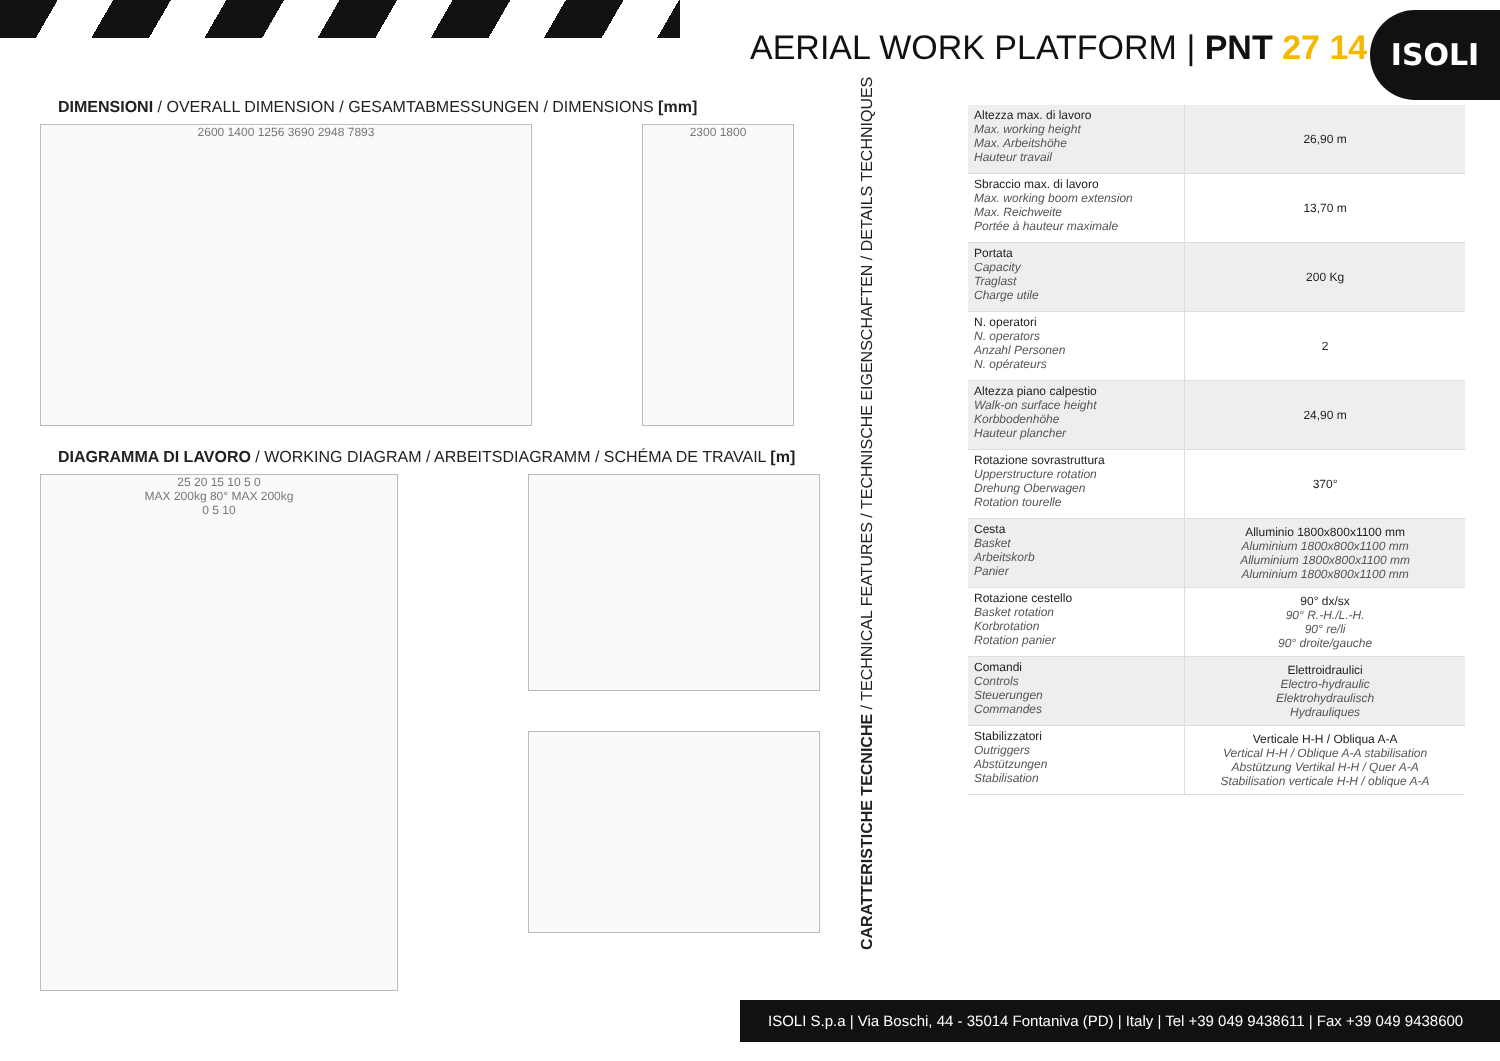AERIAL WORK PLATFORM | PNT 27 14
ISOLI
DIMENSIONI / OVERALL DIMENSION / GESAMTABMESSUNGEN / DIMENSIONS [mm]
2600 1400 1256 3690 2948 7893 2300 1800
DIAGRAMMA DI LAVORO / WORKING DIAGRAM / ARBEITSDIAGRAMM / SCHÉMA DE TRAVAIL [m]
25 20 15 10 5 0
MAX 200kg 80° MAX 200kg
0 5 10
CARATTERISTICHE TECNICHE / TECHNICAL FEATURES / TECHNISCHE EIGENSCHAFTEN / DETAILS TECHNIQUES
| Altezza max. di lavoro Max. working height Max. Arbeitshöhe Hauteur travail | 26,90 m |
| Sbraccio max. di lavoro Max. working boom extension Max. Reichweite Portée à hauteur maximale | 13,70 m |
| Portata Capacity Traglast Charge utile | 200 Kg |
| N. operatori N. operators Anzahl Personen N. opérateurs | 2 |
| Altezza piano calpestio Walk-on surface height Korbbodenhöhe Hauteur plancher | 24,90 m |
| Rotazione sovrastruttura Upperstructure rotation Drehung Oberwagen Rotation tourelle | 370° |
| Cesta Basket Arbeitskorb Panier | Alluminio 1800x800x1100 mm Aluminium 1800x800x1100 mm Alluminium 1800x800x1100 mm Aluminium 1800x800x1100 mm |
| Rotazione cestello Basket rotation Korbrotation Rotation panier | 90° dx/sx 90° R.-H./L.-H. 90° re/li 90° droite/gauche |
| Comandi Controls Steuerungen Commandes | Elettroidraulici Electro-hydraulic Elektrohydraulisch Hydrauliques |
| Stabilizzatori Outriggers Abstützungen Stabilisation | Verticale H-H / Obliqua A-A Vertical H-H / Oblique A-A stabilisation Abstützung Vertikal H-H / Quer A-A Stabilisation verticale H-H / oblique A-A |
ISOLI S.p.a | Via Boschi, 44 - 35014 Fontaniva (PD) | Italy | Tel +39 049 9438611 | Fax +39 049 9438600